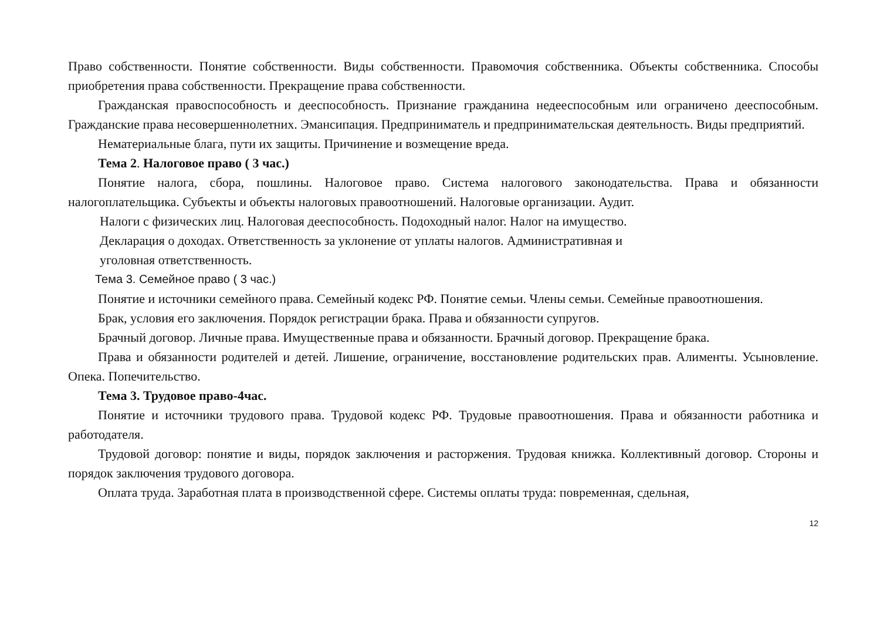Право собственности. Понятие собственности. Виды собственности. Правомочия собственника. Объекты собственника. Способы приобретения права собственности. Прекращение права собственности.
Гражданская правоспособность и дееспособность. Признание гражданина недееспособным или ограничено дееспособным. Гражданские права несовершеннолетних. Эмансипация. Предприниматель и предпринимательская деятельность. Виды предприятий.
Нематериальные блага, пути их защиты. Причинение и возмещение вреда.
Тема 2. Налоговое право ( 3 час.)
Понятие налога, сбора, пошлины. Налоговое право. Система налогового законодательства. Права и обязанности налогоплательщика. Субъекты и объекты налоговых правоотношений. Налоговые организации. Аудит.
Налоги с физических лиц. Налоговая дееспособность. Подоходный налог. Налог на имущество.
Декларация о доходах. Ответственность за уклонение от уплаты налогов. Административная и
уголовная ответственность.
Тема 3. Семейное право ( 3 час.)
Понятие и источники семейного права. Семейный кодекс РФ. Понятие семьи. Члены семьи. Семейные правоотношения.
Брак, условия его заключения. Порядок регистрации брака. Права и обязанности супругов.
Брачный договор. Личные права. Имущественные права и обязанности. Брачный договор. Прекращение брака.
Права и обязанности родителей и детей. Лишение, ограничение, восстановление родительских прав. Алименты. Усыновление. Опека. Попечительство.
Тема 3. Трудовое право-4час.
Понятие и источники трудового права. Трудовой кодекс РФ. Трудовые правоотношения. Права и обязанности работника и работодателя.
Трудовой договор: понятие и виды, порядок заключения и расторжения. Трудовая книжка. Коллективный договор. Стороны и порядок заключения трудового договора.
Оплата труда. Заработная плата в производственной сфере. Системы оплаты труда: повременная, сдельная,
12